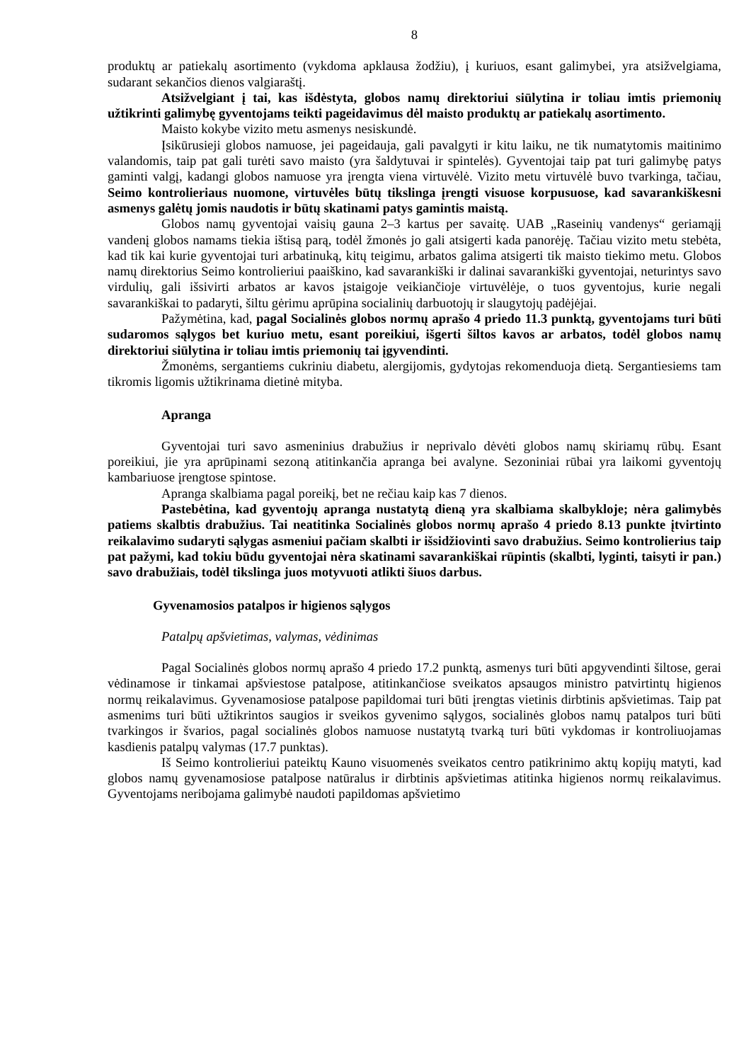8
produktų ar patiekalų asortimento (vykdoma apklausa žodžiu), į kuriuos, esant galimybei, yra atsižvelgiama, sudarant sekančios dienos valgiaraštį.
Atsižvelgiant į tai, kas išdėstyta, globos namų direktoriui siūlytina ir toliau imtis priemonių užtikrinti galimybę gyventojams teikti pageidavimus dėl maisto produktų ar patiekalų asortimento.
Maisto kokybe vizito metu asmenys nesiskundė.
Įsikūrusieji globos namuose, jei pageidauja, gali pavalgyti ir kitu laiku, ne tik numatytomis maitinimo valandomis, taip pat gali turėti savo maisto (yra šaldytuvai ir spintelės). Gyventojai taip pat turi galimybę patys gaminti valgį, kadangi globos namuose yra įrengta viena virtuvėlė. Vizito metu virtuvėlė buvo tvarkinga, tačiau, Seimo kontrolieriaus nuomone, virtuvėles būtų tikslinga įrengti visuose korpusuose, kad savarankiškesni asmenys galėtų jomis naudotis ir būtų skatinami patys gamintis maistą.
Globos namų gyventojai vaisių gauna 2–3 kartus per savaitę. UAB „Raseinių vandenys“ geriamąjį vandenį globos namams tiekia ištisą parą, todėl žmonės jo gali atsigerti kada panorėję. Tačiau vizito metu stebėta, kad tik kai kurie gyventojai turi arbatinuką, kitų teigimu, arbatos galima atsigerti tik maisto tiekimo metu. Globos namų direktorius Seimo kontrolieriui paaiškino, kad savarankiški ir dalinai savarankiški gyventojai, neturintys savo virdulių, gali išsivirti arbatos ar kavos įstaigoje veikiančioje virtuvėlėje, o tuos gyventojus, kurie negali savarankiškai to padaryti, šiltu gėrimu aprūpina socialinių darbuotojų ir slaugytojų padėjėjai.
Pažymėtina, kad, pagal Socialinės globos normų aprašo 4 priedo 11.3 punktą, gyventojams turi būti sudaromos sąlygos bet kuriuo metu, esant poreikiui, išgerti šiltos kavos ar arbatos, todėl globos namų direktoriui siūlytina ir toliau imtis priemonių tai įgyvendinti.
Žmonėms, sergantiems cukriniu diabetu, alergijomis, gydytojas rekomenduoja dietą. Sergantiesiems tam tikromis ligomis užtikrinama dietinė mityba.
Apranga
Gyventojai turi savo asmeninius drabužius ir neprivalo dėvėti globos namų skiriamų rūbų. Esant poreikiui, jie yra aprūpinami sezoną atitinkančia apranga bei avalyne. Sezoniniai rūbai yra laikomi gyventojų kambariuose įrengtose spintose.
Apranga skalbiama pagal poreikį, bet ne rečiau kaip kas 7 dienos.
Pastebėtina, kad gyventojų apranga nustatytą dieną yra skalbiama skalbykloje; nėra galimybės patiems skalbtis drabužius. Tai neatitinka Socialinės globos normų aprašo 4 priedo 8.13 punkte įtvirtinto reikalavimo sudaryti sąlygas asmeniui pačiam skalbti ir išsidžiovinti savo drabužius. Seimo kontrolierius taip pat pažymi, kad tokiu būdu gyventojai nėra skatinami savarankiškai rūpintis (skalbti, lyginti, taisyti ir pan.) savo drabužiais, todėl tikslinga juos motyvuoti atlikti šiuos darbus.
Gyvenamosios patalpos ir higienos sąlygos
Patalpų apšvietimas, valymas, vėdinimas
Pagal Socialinės globos normų aprašo 4 priedo 17.2 punktą, asmenys turi būti apgyvendinti šiltose, gerai vėdinamose ir tinkamai apšviestose patalpose, atitinkančiose sveikatos apsaugos ministro patvirtintų higienos normų reikalavimus. Gyvenamosiose patalpose papildomai turi būti įrengtas vietinis dirbtinis apšvietimas. Taip pat asmenims turi būti užtikrintos saugios ir sveikos gyvenimo sąlygos, socialinės globos namų patalpos turi būti tvarkingos ir švarios, pagal socialinės globos namuose nustatytą tvarką turi būti vykdomas ir kontroliuojamas kasdienis patalpų valymas (17.7 punktas).
Iš Seimo kontrolieriui pateiktų Kauno visuomenės sveikatos centro patikrinimo aktų kopijų matyti, kad globos namų gyvenamosiose patalpose natūralus ir dirbtinis apšvietimas atitinka higienos normų reikalavimus. Gyventojams neribojama galimybė naudoti papildomas apšvietimo